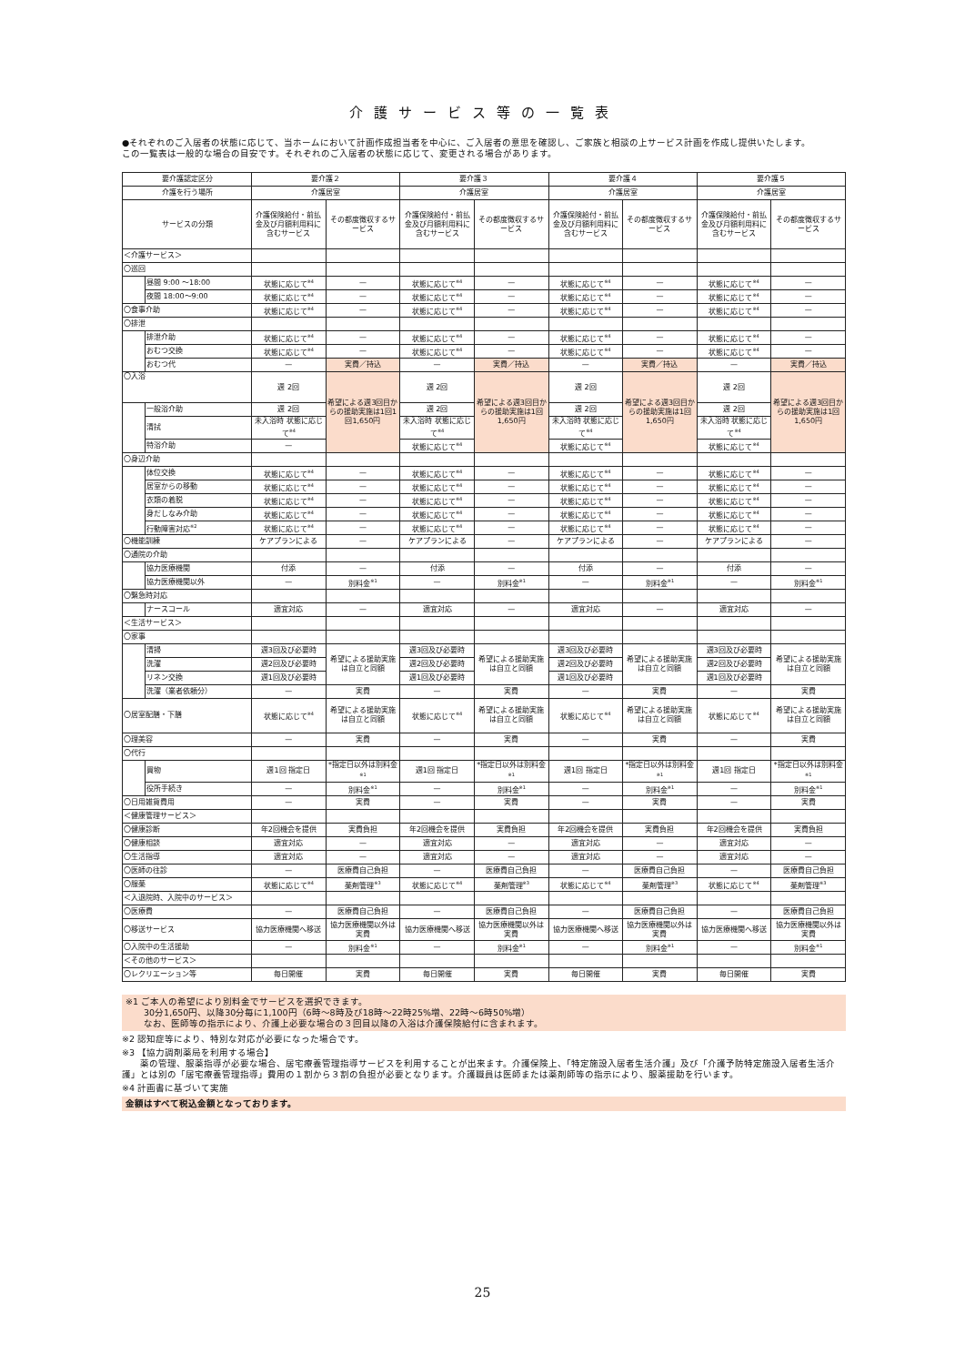介護サービス等の一覧表
●それぞれのご入居者の状態に応じて、当ホームにおいて計画作成担当者を中心に、ご入居者の意思を確認し、ご家族と相談の上サービス計画を作成し提供いたします。
この一覧表は一般的な場合の目安です。それぞれのご入居者の状態に応じて、変更される場合があります。
| 要介護認定区分 | | 要介護２ | | 要介護３ | | 要介護４ | | 要介護５ | |
| --- | --- | --- | --- | --- | --- | --- | --- | --- | --- |
| 介護を行う場所 | | 介護居室 | | 介護居室 | | 介護居室 | | 介護居室 | |
| サービスの分類 | | 介護保険給付・前払金及び月額利用料に含むサービス | その都度徴収するサービス | 介護保険給付・前払金及び月額利用料に含むサービス | その都度徴収するサービス | 介護保険給付・前払金及び月額利用料に含むサービス | その都度徴収するサービス | 介護保険給付・前払金及び月額利用料に含むサービス | その都度徴収するサービス |
| ＜介護サービス＞ | | | | | | | | | |
| 〇巡回 | | | | | | | | | |
| | 昼間 9:00 ～18:00 | 状態に応じて<sup>※4</sup> | — | 状態に応じて<sup>※4</sup> | — | 状態に応じて<sup>※4</sup> | — | 状態に応じて<sup>※4</sup> | — |
| | 夜間 18:00～9:00 | 状態に応じて<sup>※4</sup> | — | 状態に応じて<sup>※4</sup> | — | 状態に応じて<sup>※4</sup> | — | 状態に応じて<sup>※4</sup> | — |
| 〇食事介助 | | 状態に応じて<sup>※4</sup> | — | 状態に応じて<sup>※4</sup> | — | 状態に応じて<sup>※4</sup> | — | 状態に応じて<sup>※4</sup> | — |
| 〇排泄 | | | | | | | | | |
| | 排泄介助 | 状態に応じて<sup>※4</sup> | — | 状態に応じて<sup>※4</sup> | — | 状態に応じて<sup>※4</sup> | — | 状態に応じて<sup>※4</sup> | — |
| | おむつ交換 | 状態に応じて<sup>※4</sup> | — | 状態に応じて<sup>※4</sup> | — | 状態に応じて<sup>※4</sup> | — | 状態に応じて<sup>※4</sup> | — |
| | おむつ代 | — | 実費／持込 | — | 実費／持込 | — | 実費／持込 | — | 実費／持込 |
| 〇入浴 | | 週 2回 | 希望による週3回目からの援助実施は1回1回1,650円 | 週 2回 | 希望による週3回目からの援助実施は1回1,650円 | 週 2回 | 希望による週3回目からの援助実施は1回1,650円 | 週 2回 | 希望による週3回目からの援助実施は1回1,650円 |
| | 一般浴介助 | 週 2回 | | 週 2回 | | 週 2回 | | 週 2回 | |
| | 清拭 | 未入浴時 状態に応じて<sup>※4</sup> | | 未入浴時 状態に応じて<sup>※4</sup> | | 未入浴時 状態に応じて<sup>※4</sup> | | 未入浴時 状態に応じて<sup>※4</sup> | |
| | 特浴介助 | — | | 状態に応じて<sup>※4</sup> | | 状態に応じて<sup>※4</sup> | | 状態に応じて<sup>※4</sup> | |
| 〇身辺介助 | | | | | | | | | |
| | 体位交換 | 状態に応じて<sup>※4</sup> | — | 状態に応じて<sup>※4</sup> | — | 状態に応じて<sup>※4</sup> | — | 状態に応じて<sup>※4</sup> | — |
| | 居室からの移動 | 状態に応じて<sup>※4</sup> | — | 状態に応じて<sup>※4</sup> | — | 状態に応じて<sup>※4</sup> | — | 状態に応じて<sup>※4</sup> | — |
| | 衣類の着脱 | 状態に応じて<sup>※4</sup> | — | 状態に応じて<sup>※4</sup> | — | 状態に応じて<sup>※4</sup> | — | 状態に応じて<sup>※4</sup> | — |
| | 身だしなみ介助 | 状態に応じて<sup>※4</sup> | — | 状態に応じて<sup>※4</sup> | — | 状態に応じて<sup>※4</sup> | — | 状態に応じて<sup>※4</sup> | — |
| | 行動障害対応<sup>※2</sup> | 状態に応じて<sup>※4</sup> | — | 状態に応じて<sup>※4</sup> | — | 状態に応じて<sup>※4</sup> | — | 状態に応じて<sup>※4</sup> | — |
| 〇機能訓練 | | ケアプランによる | — | ケアプランによる | — | ケアプランによる | — | ケアプランによる | — |
| 〇通院の介助 | | | | | | | | | |
| | 協力医療機関 | 付添 | — | 付添 | — | 付添 | — | 付添 | — |
| | 協力医療機関以外 | — | 別料金<sup>※1</sup> | — | 別料金<sup>※1</sup> | — | 別料金<sup>※1</sup> | — | 別料金<sup>※1</sup> |
| 〇緊急時対応 | | | | | | | | | |
| | ナースコール | 適宜対応 | — | 適宜対応 | — | 適宜対応 | — | 適宜対応 | — |
| ＜生活サービス＞ | | | | | | | | | |
| 〇家事 | | | | | | | | | |
| | 清掃 | 週3回及び必要時 | 希望による援助実施は自立と同額 | 週3回及び必要時 | 希望による援助実施は自立と同額 | 週3回及び必要時 | 希望による援助実施は自立と同額 | 週3回及び必要時 | 希望による援助実施は自立と同額 |
| | 洗濯 | 週2回及び必要時 | | 週2回及び必要時 | | 週2回及び必要時 | | 週2回及び必要時 | |
| | リネン交換 | 週1回及び必要時 | | 週1回及び必要時 | | 週1回及び必要時 | | 週1回及び必要時 | |
| | 洗濯（業者依頼分） | — | 実費 | — | 実費 | — | 実費 | — | 実費 |
| 〇居室配膳・下膳 | | 状態に応じて<sup>※4</sup> | 希望による援助実施は自立と同額 | 状態に応じて<sup>※4</sup> | 希望による援助実施は自立と同額 | 状態に応じて<sup>※4</sup> | 希望による援助実施は自立と同額 | 状態に応じて<sup>※4</sup> | 希望による援助実施は自立と同額 |
| 〇理美容 | | — | 実費 | — | 実費 | — | 実費 | — | 実費 |
| 〇代行 | | | | | | | | | |
| | 買物 | 週1回 指定日 | *指定日以外は別料金<sup>※1</sup> | 週1回 指定日 | *指定日以外は別料金<sup>※1</sup> | 週1回 指定日 | *指定日以外は別料金<sup>※1</sup> | 週1回 指定日 | *指定日以外は別料金<sup>※1</sup> |
| | 役所手続き | — | 別料金<sup>※1</sup> | — | 別料金<sup>※1</sup> | — | 別料金<sup>※1</sup> | — | 別料金<sup>※1</sup> |
| 〇日用雑貨費用 | | — | 実費 | — | 実費 | — | 実費 | — | 実費 |
| ＜健康管理サービス＞ | | | | | | | | | |
| 〇健康診断 | | 年2回機会を提供 | 実費負担 | 年2回機会を提供 | 実費負担 | 年2回機会を提供 | 実費負担 | 年2回機会を提供 | 実費負担 |
| 〇健康相談 | | 適宜対応 | — | 適宜対応 | — | 適宜対応 | — | 適宜対応 | — |
| 〇生活指導 | | 適宜対応 | — | 適宜対応 | — | 適宜対応 | — | 適宜対応 | — |
| 〇医師の往診 | | — | 医療費自己負担 | — | 医療費自己負担 | — | 医療費自己負担 | — | 医療費自己負担 |
| 〇服薬 | | 状態に応じて<sup>※4</sup> | 薬剤管理<sup>※3</sup> | 状態に応じて<sup>※4</sup> | 薬剤管理<sup>※3</sup> | 状態に応じて<sup>※4</sup> | 薬剤管理<sup>※3</sup> | 状態に応じて<sup>※4</sup> | 薬剤管理<sup>※3</sup> |
| ＜入退院時、入院中のサービス＞ | | | | | | | | | |
| 〇医療費 | | — | 医療費自己負担 | — | 医療費自己負担 | — | 医療費自己負担 | — | 医療費自己負担 |
| 〇移送サービス | | 協力医療機関へ移送 | 協力医療機関以外は実費 | 協力医療機関へ移送 | 協力医療機関以外は実費 | 協力医療機関へ移送 | 協力医療機関以外は実費 | 協力医療機関へ移送 | 協力医療機関以外は実費 |
| 〇入院中の生活援助 | | — | 別料金<sup>※1</sup> | — | 別料金<sup>※1</sup> | — | 別料金<sup>※1</sup> | — | 別料金<sup>※1</sup> |
| ＜その他のサービス＞ | | | | | | | | | |
| 〇レクリエーション等 | | 毎日開催 | 実費 | 毎日開催 | 実費 | 毎日開催 | 実費 | 毎日開催 | 実費 |
※1 ご本人の希望により別料金でサービスを選択できます。
　　30分1,650円、以降30分毎に1,100円（6時～8時及び18時～22時25%増、22時～6時50%増）
　　なお、医師等の指示により、介護上必要な場合の３回目以降の入浴は介護保険給付に含まれます。
※2 認知症等により、特別な対応が必要になった場合です。
※3 【協力調剤薬局を利用する場合】
　　薬の管理、服薬指導が必要な場合、居宅療養管理指導サービスを利用することが出来ます。介護保険上、「特定施設入居者生活介護」及び「介護予防特定施設入居者生活介護」とは別の「居宅療養管理指導」費用の１割から３割の負担が必要となります。介護職員は医師または薬剤師等の指示により、服薬援助を行います。
※4 計画書に基づいて実施
金額はすべて税込金額となっております。
25